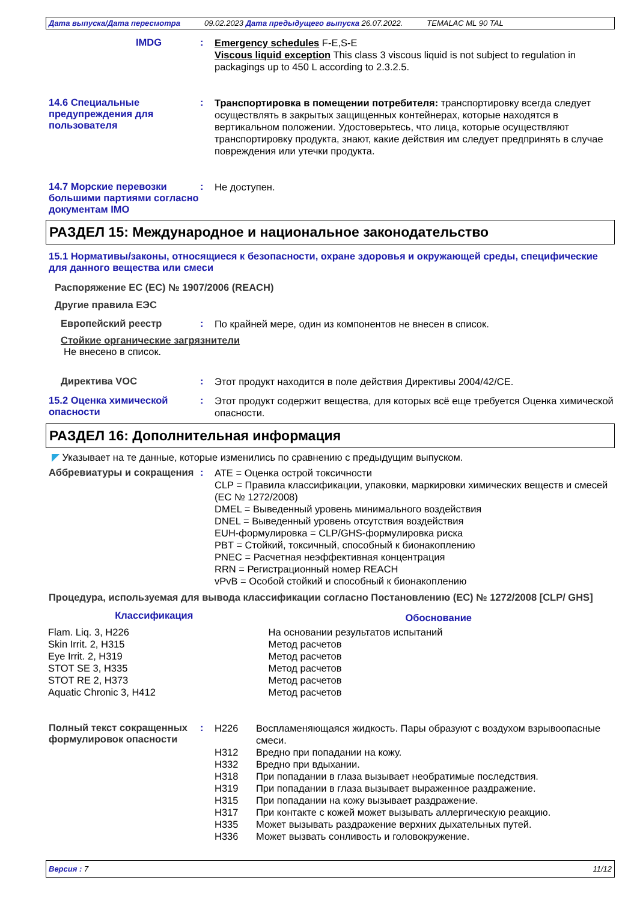Дата выпуска/Дата пересмотра 09.02.2023 Дата предыдущего выпуска 26.07.2022. TEMALAC ML 90 TAL
IMDG :
Emergency schedules F-E,S-E
Viscous liquid exception This class 3 viscous liquid is not subject to regulation in packagings up to 450 L according to 2.3.2.5.
14.6 Специальные предупреждения для пользователя
:
Транспортировка в помещении потребителя: транспортировку всегда следует осуществлять в закрытых защищенных контейнерах, которые находятся в вертикальном положении. Удостоверьтесь, что лица, которые осуществляют транспортировку продукта, знают, какие действия им следует предпринять в случае повреждения или утечки продукта.
14.7 Морские перевозки большими партиями согласно документам IMO
:
Не доступен.
РАЗДЕЛ 15: Международное и национальное законодательство
15.1 Нормативы/законы, относящиеся к безопасности, охране здоровья и окружающей среды, специфические для данного вещества или смеси
Распоряжение ЕС (ЕС) № 1907/2006 (REACH)
Другие правила ЕЭС
Европейский реестр :
По крайней мере, один из компонентов не внесен в список.
Стойкие органические загрязнители
Не внесено в список.
Директива VOC :
Этот продукт находится в поле действия Директивы 2004/42/CE.
15.2 Оценка химической опасности
:
Этот продукт содержит вещества, для которых всё еще требуется Оценка химической опасности.
РАЗДЕЛ 16: Дополнительная информация
◤ Указывает на те данные, которые изменились по сравнению с предыдущим выпуском.
Аббревиатуры и сокращения :
ATE = Оценка острой токсичности
CLP = Правила классификации, упаковки, маркировки химических веществ и смесей (ЕС № 1272/2008)
DMEL = Выведенный уровень минимального воздействия
DNEL = Выведенный уровень отсутствия воздействия
EUH-формулировка = CLP/GHS-формулировка риска
PBT = Стойкий, токсичный, способный к бионакоплению
PNEC = Расчетная неэффективная концентрация
RRN = Регистрационный номер REACH
vPvB = Особой стойкий и способный к бионакоплению
Процедура, используемая для вывода классификации согласно Постановлению (ЕС) № 1272/2008 [CLP/ GHS]
| Классификация | Обоснование |
| --- | --- |
| Flam. Liq. 3, H226 Skin Irrit. 2, H315 Eye Irrit. 2, H319 STOT SE 3, H335 STOT RE 2, H373 Aquatic Chronic 3, H412 | На основании результатов испытаний Метод расчетов Метод расчетов Метод расчетов Метод расчетов Метод расчетов |
Полный текст сокращенных формулировок опасности
:
| H226 | Воспламеняющаяся жидкость. Пары образуют с воздухом взрывоопасные смеси. |
| H312 | Вредно при попадании на кожу. |
| H332 | Вредно при вдыхании. |
| H318 | При попадании в глаза вызывает необратимые последствия. |
| H319 | При попадании в глаза вызывает выраженное раздражение. |
| H315 | При попадании на кожу вызывает раздражение. |
| H317 | При контакте с кожей может вызывать аллергическую реакцию. |
| H335 | Может вызывать раздражение верхних дыхательных путей. |
| H336 | Может вызвать сонливость и головокружение. |
Версия : 7 11/12